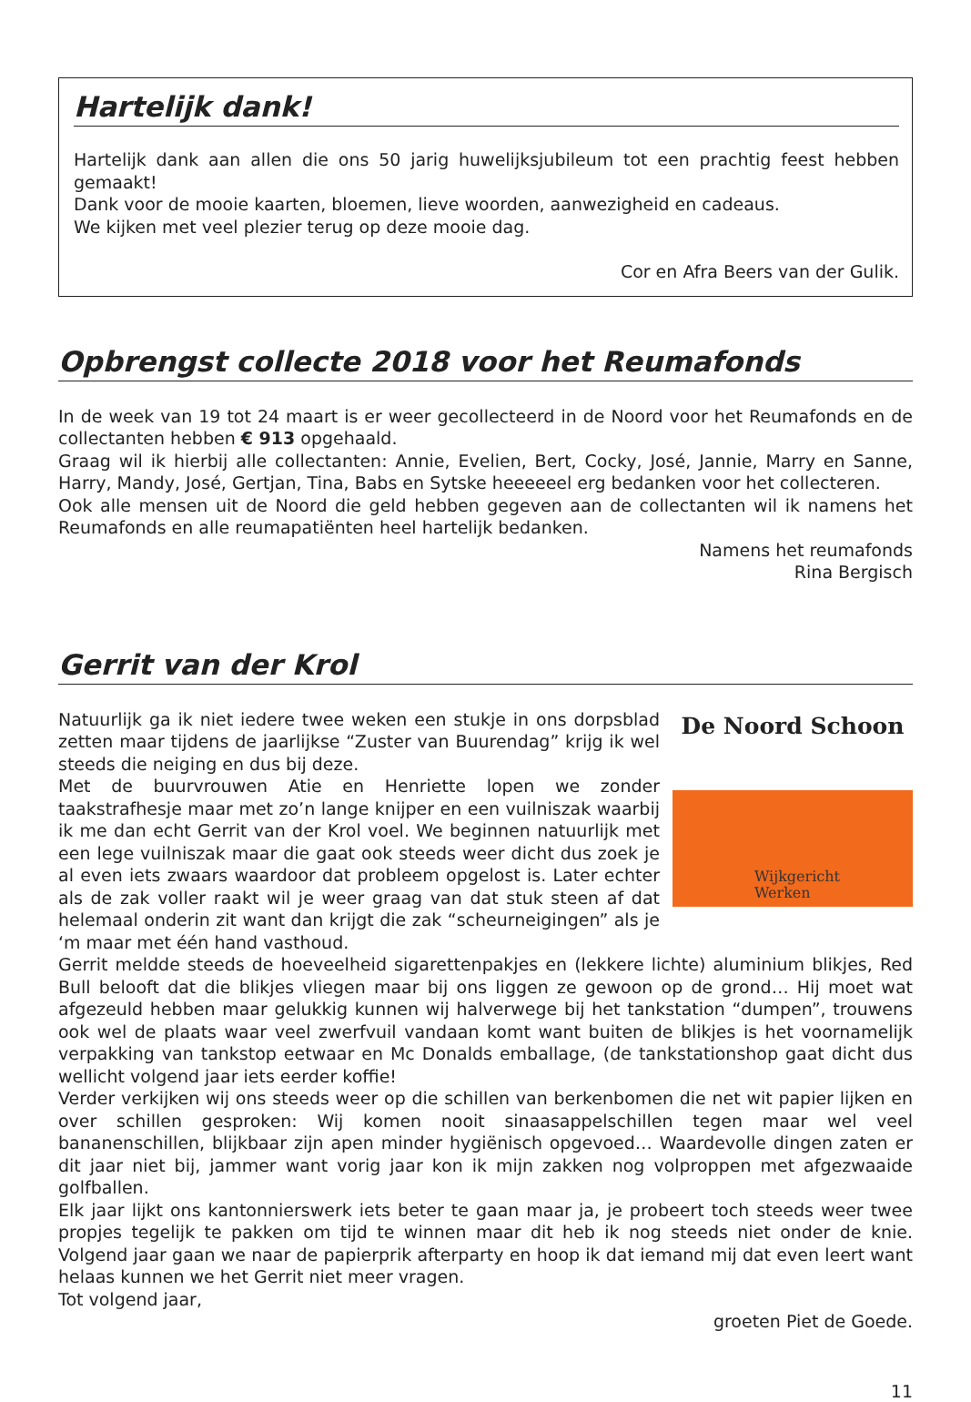Hartelijk dank!
Hartelijk dank aan allen die ons 50 jarig huwelijksjubileum tot een prachtig feest hebben gemaakt!
Dank voor de mooie kaarten, bloemen, lieve woorden, aanwezigheid en cadeaus.
We kijken met veel plezier terug op deze mooie dag.
Cor en Afra Beers van der Gulik.
Opbrengst collecte 2018 voor het Reumafonds
In de week van 19 tot 24 maart is er weer gecollecteerd in de Noord voor het Reumafonds en de collectanten hebben € 913 opgehaald.
Graag wil ik hierbij alle collectanten: Annie, Evelien, Bert, Cocky, José, Jannie, Marry en Sanne, Harry, Mandy, José, Gertjan, Tina, Babs en Sytske heeeeeel erg bedanken voor het collecteren.
Ook alle mensen uit de Noord die geld hebben gegeven aan de collectanten wil ik namens het Reumafonds en alle reumapatiënten heel hartelijk bedanken.
Namens het reumafonds
Rina Bergisch
Gerrit van der Krol
De Noord Schoon
Wijkgericht
Werken
Natuurlijk ga ik niet iedere twee weken een stukje in ons dorpsblad zetten maar tijdens de jaarlijkse “Zuster van Buurendag” krijg ik wel steeds die neiging en dus bij deze.
Met de buurvrouwen Atie en Henriette lopen we zonder taakstrafhesje maar met zo’n lange knijper en een vuilniszak waarbij ik me dan echt Gerrit van der Krol voel. We beginnen natuurlijk met een lege vuilniszak maar die gaat ook steeds weer dicht dus zoek je al even iets zwaars waardoor dat probleem opgelost is. Later echter als de zak voller raakt wil je weer graag van dat stuk steen af dat helemaal onderin zit want dan krijgt die zak “scheurneigingen” als je ‘m maar met één hand vasthoud.
Gerrit meldde steeds de hoeveelheid sigarettenpakjes en (lekkere lichte) aluminium blikjes, Red Bull belooft dat die blikjes vliegen maar bij ons liggen ze gewoon op de grond… Hij moet wat afgezeuld hebben maar gelukkig kunnen wij halverwege bij het tankstation “dumpen”, trouwens ook wel de plaats waar veel zwerfvuil vandaan komt want buiten de blikjes is het voornamelijk verpakking van tankstop eetwaar en Mc Donalds emballage, (de tankstationshop gaat dicht dus wellicht volgend jaar iets eerder koffie!
Verder verkijken wij ons steeds weer op die schillen van berkenbomen die net wit papier lijken en over schillen gesproken: Wij komen nooit sinaasappelschillen tegen maar wel veel bananenschillen, blijkbaar zijn apen minder hygiënisch opgevoed… Waardevolle dingen zaten er dit jaar niet bij, jammer want vorig jaar kon ik mijn zakken nog volproppen met afgezwaaide golfballen.
Elk jaar lijkt ons kantonnierswerk iets beter te gaan maar ja, je probeert toch steeds weer twee propjes tegelijk te pakken om tijd te winnen maar dit heb ik nog steeds niet onder de knie. Volgend jaar gaan we naar de papierprik afterparty en hoop ik dat iemand mij dat even leert want helaas kunnen we het Gerrit niet meer vragen.
Tot volgend jaar,
groeten Piet de Goede.
11